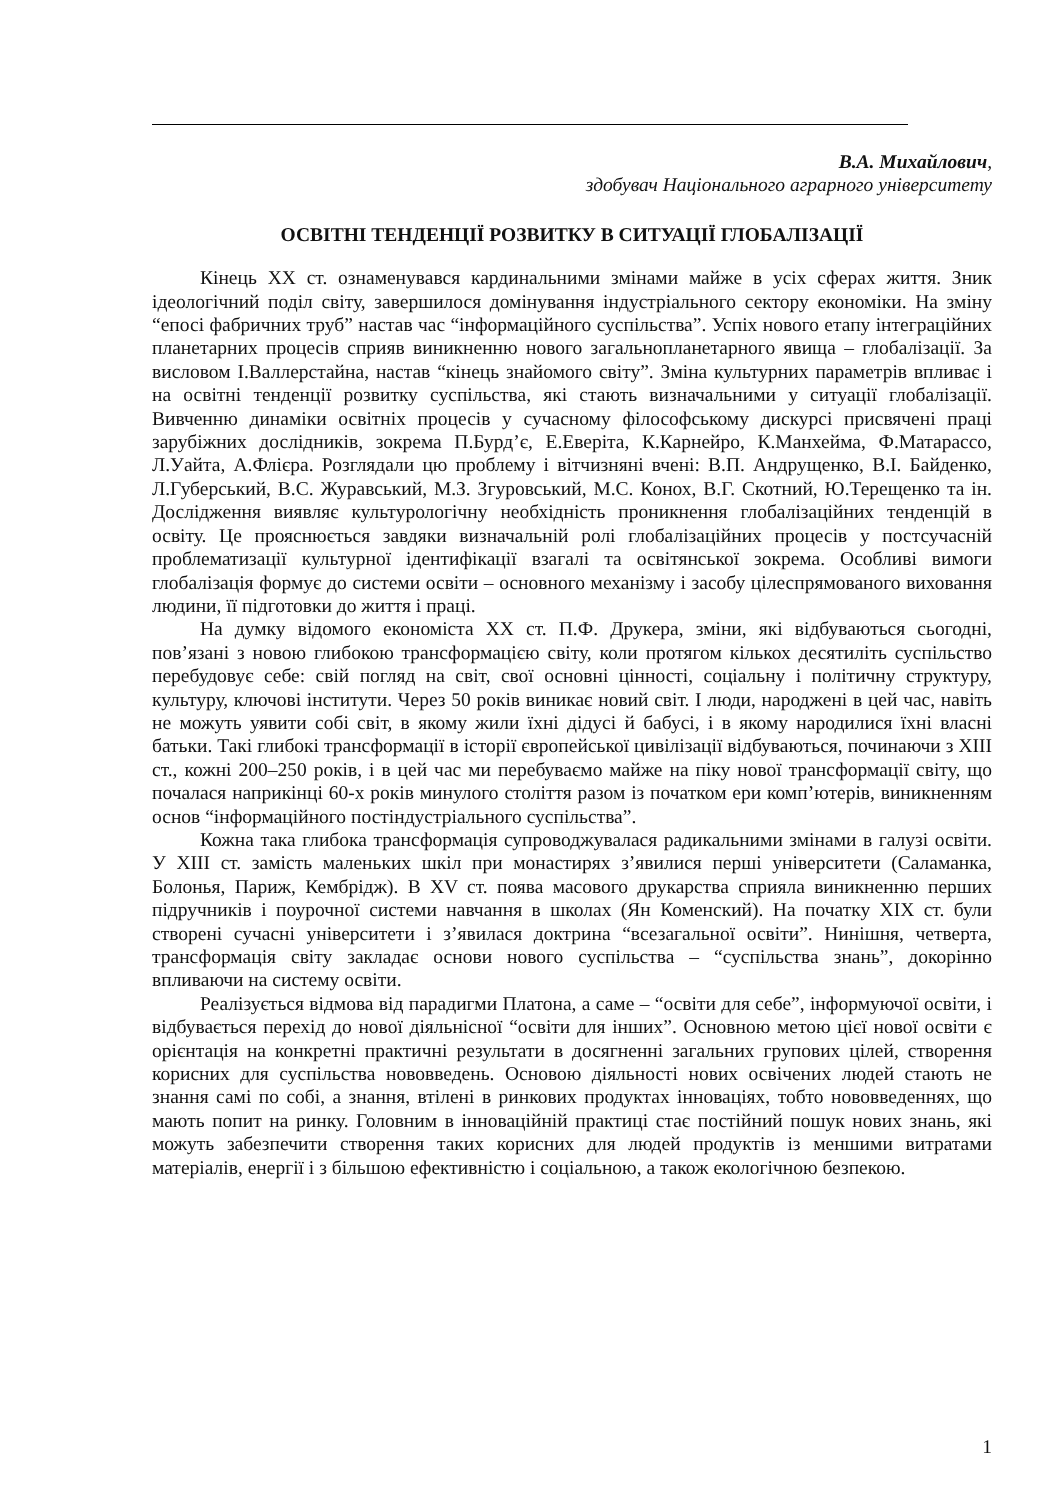В.А. Михайлович,
здобувач Національного аграрного університету
ОСВІТНІ ТЕНДЕНЦІЇ РОЗВИТКУ В СИТУАЦІЇ ГЛОБАЛІЗАЦІЇ
Кінець XX ст. ознаменувався кардинальними змінами майже в усіх сферах життя. Зник ідеологічний поділ світу, завершилося домінування індустріального сектору економіки. На зміну “епосі фабричних труб” настав час “інформаційного суспільства”. Успіх нового етапу інтеграційних планетарних процесів сприяв виникненню нового загальнопланетарного явища – глобалізації. За висловом І.Валлерстайна, настав “кінець знайомого світу”. Зміна культурних параметрів впливає і на освітні тенденції розвитку суспільства, які стають визначальними у ситуації глобалізації. Вивченню динаміки освітніх процесів у сучасному філософському дискурсі присвячені праці зарубіжних дослідників, зокрема П.Бурд’є, Е.Еверіта, К.Карнейро, К.Манхейма, Ф.Матарассо, Л.Уайта, А.Флієра. Розглядали цю проблему і вітчизняні вчені: В.П. Андрущенко, В.І. Байденко, Л.Губерський, В.С. Журавський, М.З. Згуровський, М.С. Конох, В.Г. Скотний, Ю.Терещенко та ін. Дослідження виявляє культурологічну необхідність проникнення глобалізаційних тенденцій в освіту. Це прояснюється завдяки визначальній ролі глобалізаційних процесів у постсучасній проблематизації культурної ідентифікації взагалі та освітянської зокрема. Особливі вимоги глобалізація формує до системи освіти – основного механізму і засобу цілеспрямованого виховання людини, її підготовки до життя і праці.
На думку відомого економіста XX ст. П.Ф. Друкера, зміни, які відбуваються сьогодні, пов’язані з новою глибокою трансформацією світу, коли протягом кількох десятиліть суспільство перебудовує себе: свій погляд на світ, свої основні цінності, соціальну і політичну структуру, культуру, ключові інститути. Через 50 років виникає новий світ. І люди, народжені в цей час, навіть не можуть уявити собі світ, в якому жили їхні дідусі й бабусі, і в якому народилися їхні власні батьки. Такі глибокі трансформації в історії європейської цивілізації відбуваються, починаючи з XIII ст., кожні 200–250 років, і в цей час ми перебуваємо майже на піку нової трансформації світу, що почалася наприкінці 60-х років минулого століття разом із початком ери комп’ютерів, виникненням основ “інформаційного постіндустріального суспільства”.
Кожна така глибока трансформація супроводжувалася радикальними змінами в галузі освіти. У XIII ст. замість маленьких шкіл при монастирях з’явилися перші університети (Саламанка, Болонья, Париж, Кембрідж). В XV ст. поява масового друкарства сприяла виникненню перших підручників і поурочної системи навчання в школах (Ян Коменский). На початку XIX ст. були створені сучасні університети і з’явилася доктрина “всезагальної освіти”. Нинішня, четверта, трансформація світу закладає основи нового суспільства – “суспільства знань”, докорінно впливаючи на систему освіти.
Реалізується відмова від парадигми Платона, а саме – “освіти для себе”, інформуючої освіти, і відбувається перехід до нової діяльнісної “освіти для інших”. Основною метою цієї нової освіти є орієнтація на конкретні практичні результати в досягненні загальних групових цілей, створення корисних для суспільства нововведень. Основою діяльності нових освічених людей стають не знання самі по собі, а знання, втілені в ринкових продуктах інноваціях, тобто нововведеннях, що мають попит на ринку. Головним в інноваційній практиці стає постійний пошук нових знань, які можуть забезпечити створення таких корисних для людей продуктів із меншими витратами матеріалів, енергії і з більшою ефективністю і соціальною, а також екологічною безпекою.
1